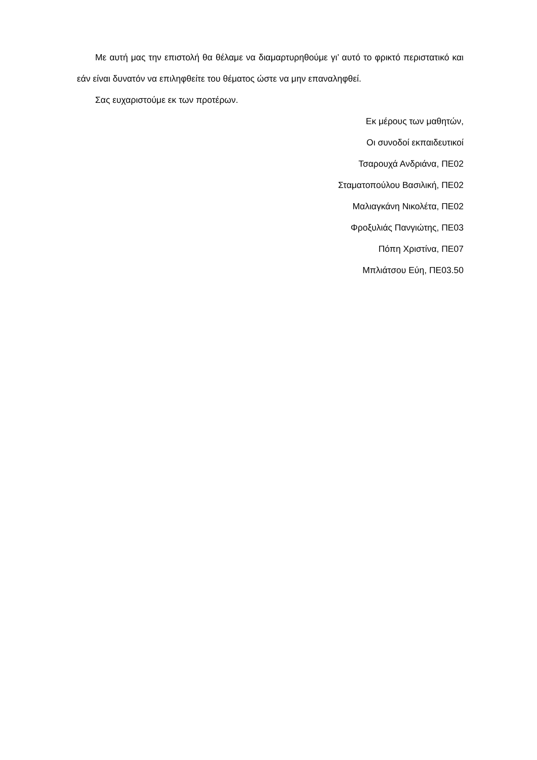Με αυτή μας την επιστολή θα θέλαμε να διαμαρτυρηθούμε γι’ αυτό το φρικτό περιστατικό και εάν είναι δυνατόν να επιληφθείτε του θέματος ώστε να μην επαναληφθεί.
Σας ευχαριστούμε εκ των προτέρων.
Εκ μέρους των μαθητών,
Οι συνοδοί εκπαιδευτικοί
Τσαρουχά Ανδριάνα, ΠΕ02
Σταματοπούλου Βασιλική, ΠΕ02
Μαλιαγκάνη Νικολέτα, ΠΕ02
Φροξυλιάς Πανγιώτης, ΠΕ03
Πόπη Χριστίνα, ΠΕ07
Μπλιάτσου Εύη, ΠΕ03.50